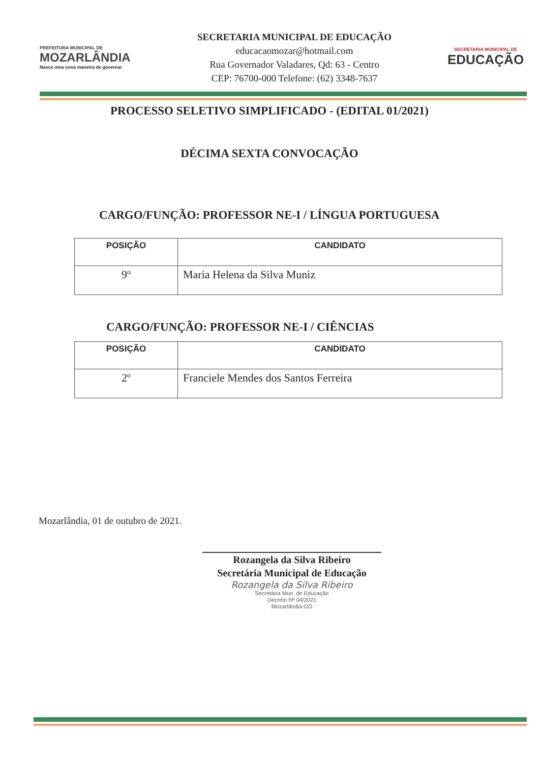PREFEITURA MUNICIPAL DE
MOZARLÂNDIA
Nasce uma nova maneira de governar
SECRETARIA MUNICIPAL DE EDUCAÇÃO
educacaomozar@hotmail.com
Rua Governador Valadares, Qd: 63 - Centro
CEP: 76700-000 Telefone: (62) 3348-7637
SECRETARIA MUNICIPAL DE
EDUCAÇÃO
PROCESSO SELETIVO SIMPLIFICADO - (EDITAL 01/2021)
DÉCIMA SEXTA CONVOCAÇÃO
CARGO/FUNÇÃO: PROFESSOR NE-I / LÍNGUA PORTUGUESA
| POSIÇÃO | CANDIDATO |
| --- | --- |
| 9º | Maria Helena da Silva Muniz |
CARGO/FUNÇÃO: PROFESSOR NE-I / CIÊNCIAS
| POSIÇÃO | CANDIDATO |
| --- | --- |
| 2º | Franciele Mendes dos Santos Ferreira |
Mozarlândia, 01 de outubro de 2021.
Rozangela da Silva Ribeiro
Secretária Municipal de Educação
Rozangela da Silva Ribeiro
Secretária Mun. de Educação
Decreto Nº 04/2021
Mozarlândia-GO